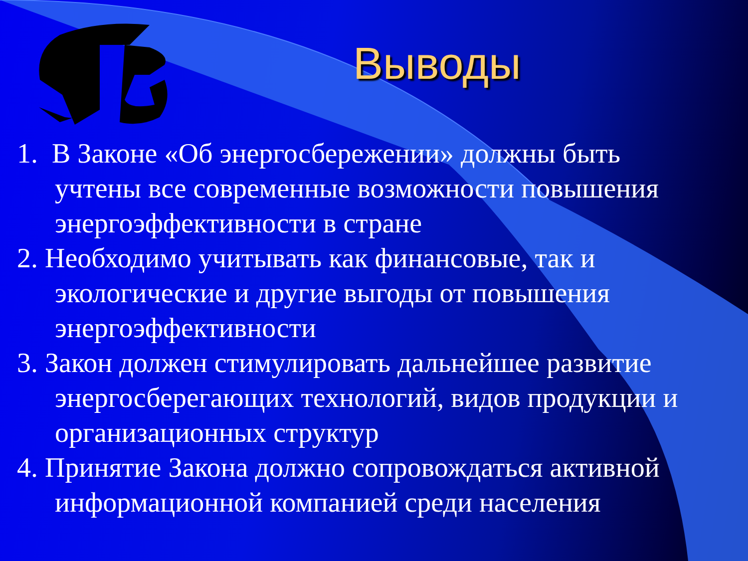Выводы
1. В Законе «Об энергосбережении» должны быть учтены все современные возможности повышения энергоэффективности в стране
2. Необходимо учитывать как финансовые, так и экологические и другие выгоды от повышения энергоэффективности
3. Закон должен стимулировать дальнейшее развитие энергосберегающих технологий, видов продукции и организационных структур
4. Принятие Закона должно сопровождаться активной информационной компанией среди населения